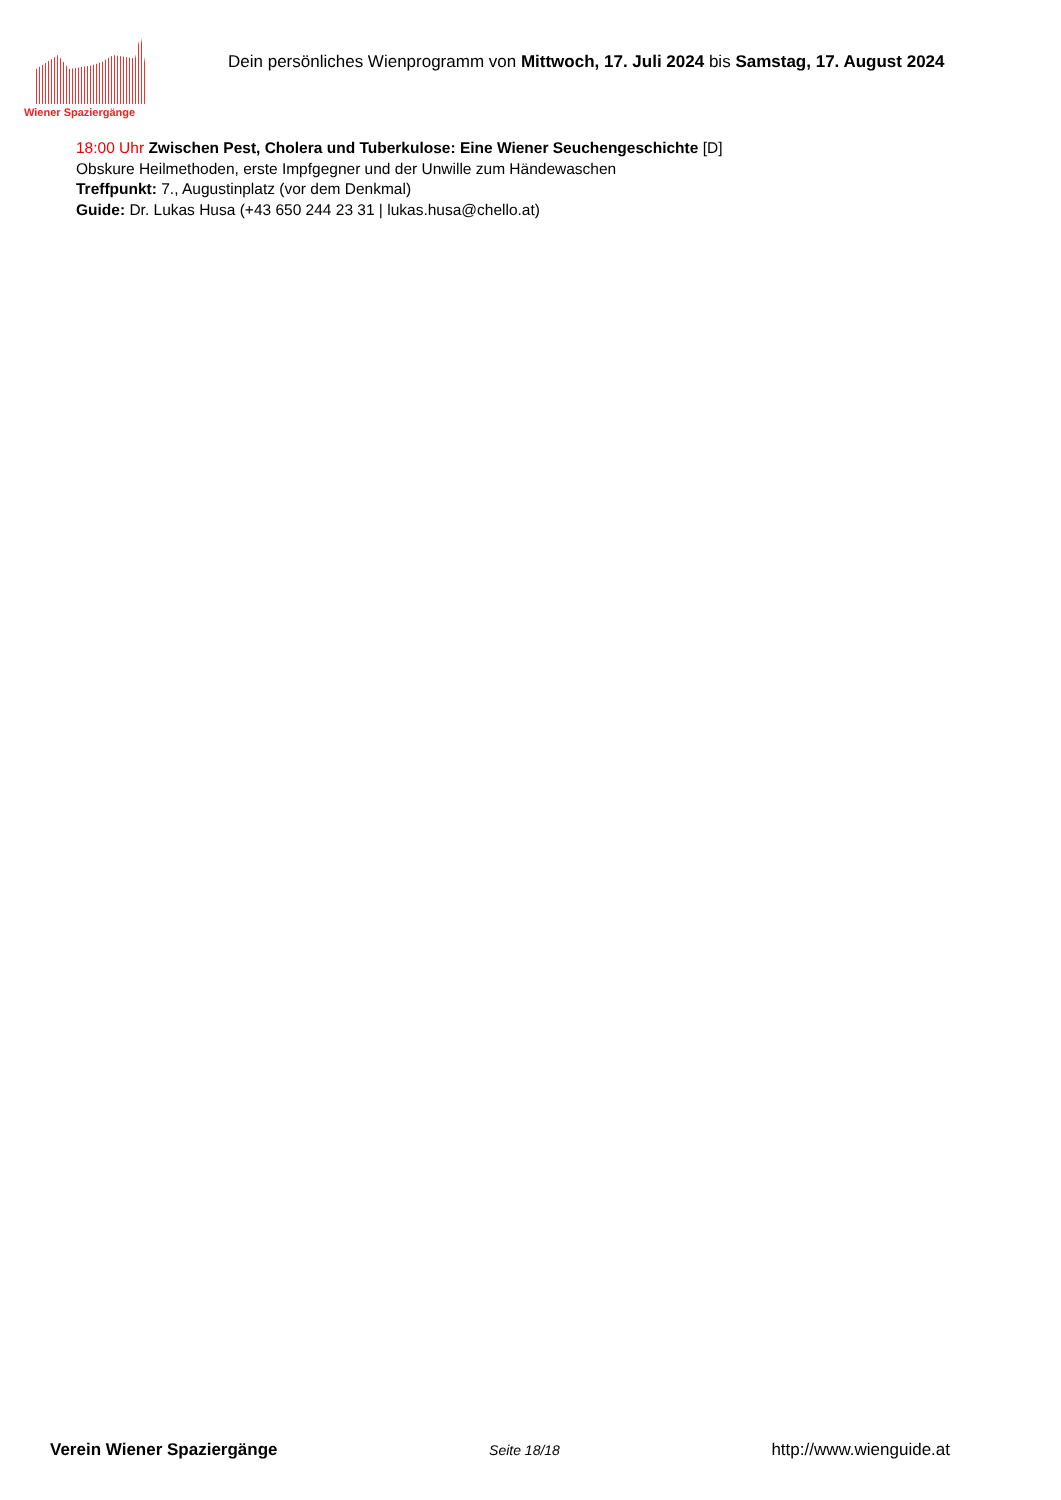Wiener Spaziergänge
Dein persönliches Wienprogramm von Mittwoch, 17. Juli 2024 bis Samstag, 17. August 2024
18:00 Uhr Zwischen Pest, Cholera und Tuberkulose: Eine Wiener Seuchengeschichte [D]
Obskure Heilmethoden, erste Impfgegner und der Unwille zum Händewaschen
Treffpunkt: 7., Augustinplatz (vor dem Denkmal)
Guide: Dr. Lukas Husa (+43 650 244 23 31 | lukas.husa@chello.at)
Verein Wiener Spaziergänge Seite 18/18 http://www.wienguide.at